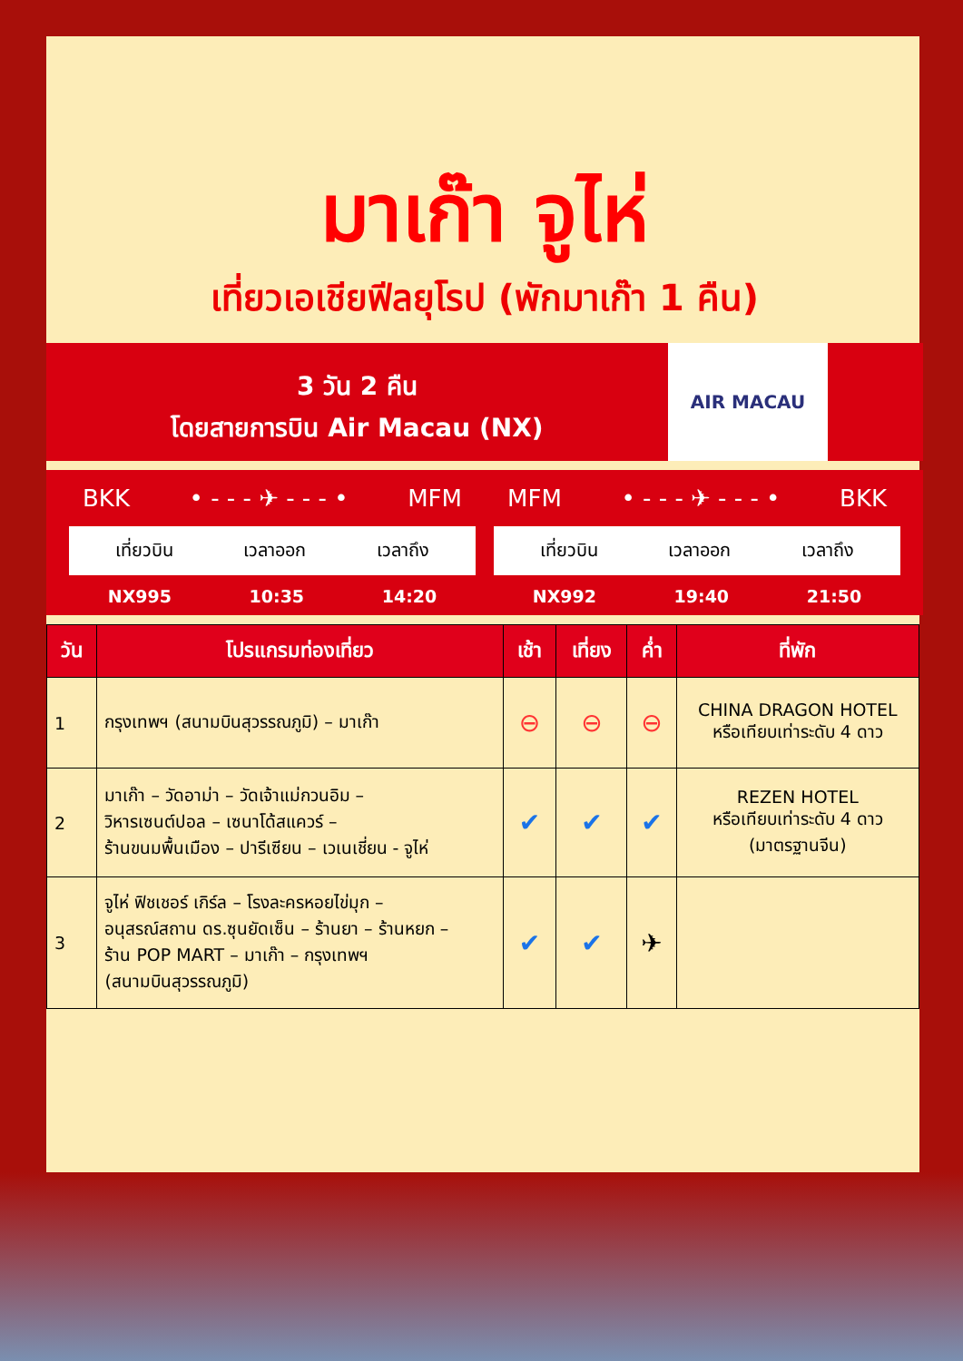มาเก๊า จูไห่
เที่ยวเอเชียฟีลยุโรป (พักมาเก๊า 1 คืน)
3 วัน 2 คืน
โดยสายการบิน Air Macau (NX)
AIR MACAU
BKK • - - - ✈ - - - • MFM
เที่ยวบิน เวลาออก เวลาถึง
NX995 10:35 14:20
MFM • - - - ✈ - - - • BKK
เที่ยวบิน เวลาออก เวลาถึง
NX992 19:40 21:50
| วัน | โปรแกรมท่องเที่ยว | เช้า | เที่ยง | ค่ำ | ที่พัก |
| --- | --- | --- | --- | --- | --- |
| 1 | กรุงเทพฯ (สนามบินสุวรรณภูมิ) – มาเก๊า | ⊖ | ⊖ | ⊖ | CHINA DRAGON HOTEL หรือเทียบเท่าระดับ 4 ดาว |
| 2 | มาเก๊า – วัดอาม่า – วัดเจ้าแม่กวนอิม – วิหารเซนต์ปอล – เซนาโด้สแควร์ – ร้านขนมพื้นเมือง – ปารีเซียน – เวเนเชี่ยน - จูไห่ | ✔ | ✔ | ✔ | REZEN HOTEL หรือเทียบเท่าระดับ 4 ดาว (มาตรฐานจีน) |
| 3 | จูไห่ ฟิชเชอร์ เกิร์ล – โรงละครหอยไข่มุก – อนุสรณ์สถาน ดร.ซุนยัดเซ็น – ร้านยา – ร้านหยก – ร้าน POP MART – มาเก๊า – กรุงเทพฯ (สนามบินสุวรรณภูมิ) | ✔ | ✔ | ✈ | |